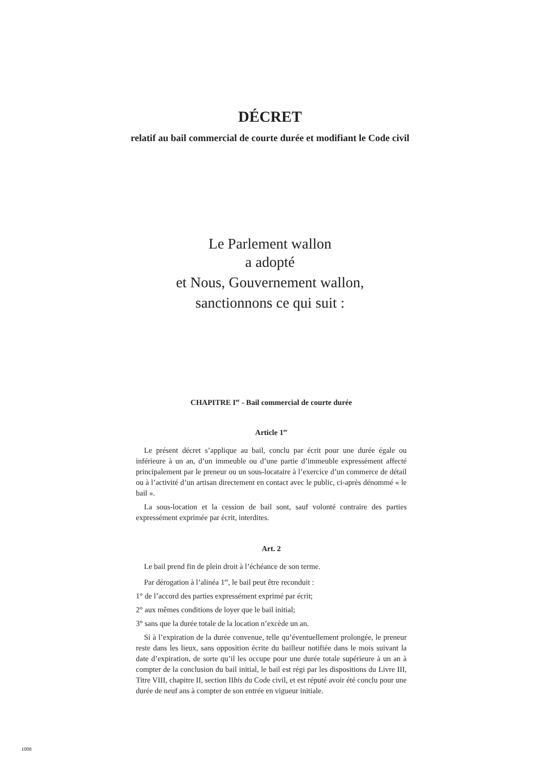DÉCRET
relatif au bail commercial de courte durée et modifiant le Code civil
Le Parlement wallon
a adopté
et Nous, Gouvernement wallon,
sanctionnons ce qui suit :
CHAPITRE I<sup>er</sup> - Bail commercial de courte durée
Article 1<sup>er</sup>
Le présent décret s’applique au bail, conclu par écrit pour une durée égale ou inférieure à un an, d’un immeuble ou d’une partie d’immeuble expressément affecté principalement par le preneur ou un sous-locataire à l’exercice d’un commerce de détail ou à l’activité d’un artisan directement en contact avec le public, ci-après dénommé « le bail ».
La sous-location et la cession de bail sont, sauf volonté contraire des parties expressément exprimée par écrit, interdites.
Art. 2
Le bail prend fin de plein droit à l’échéance de son terme.
Par dérogation à l’alinéa 1<sup>er</sup>, le bail peut être reconduit :
1° de l’accord des parties expressément exprimé par écrit;
2° aux mêmes conditions de loyer que le bail initial;
3° sans que la durée totale de la location n’excède un an.
Si à l’expiration de la durée convenue, telle qu’éventuellement prolongée, le preneur reste dans les lieux, sans opposition écrite du bailleur notifiée dans le mois suivant la date d’expiration, de sorte qu’il les occupe pour une durée totale supérieure à un an à compter de la conclusion du bail initial, le bail est régi par les dispositions du Livre III, Titre VIII, chapitre II, section IIbis du Code civil, et est réputé avoir été conclu pour une durée de neuf ans à compter de son entrée en vigueur initiale.
1008